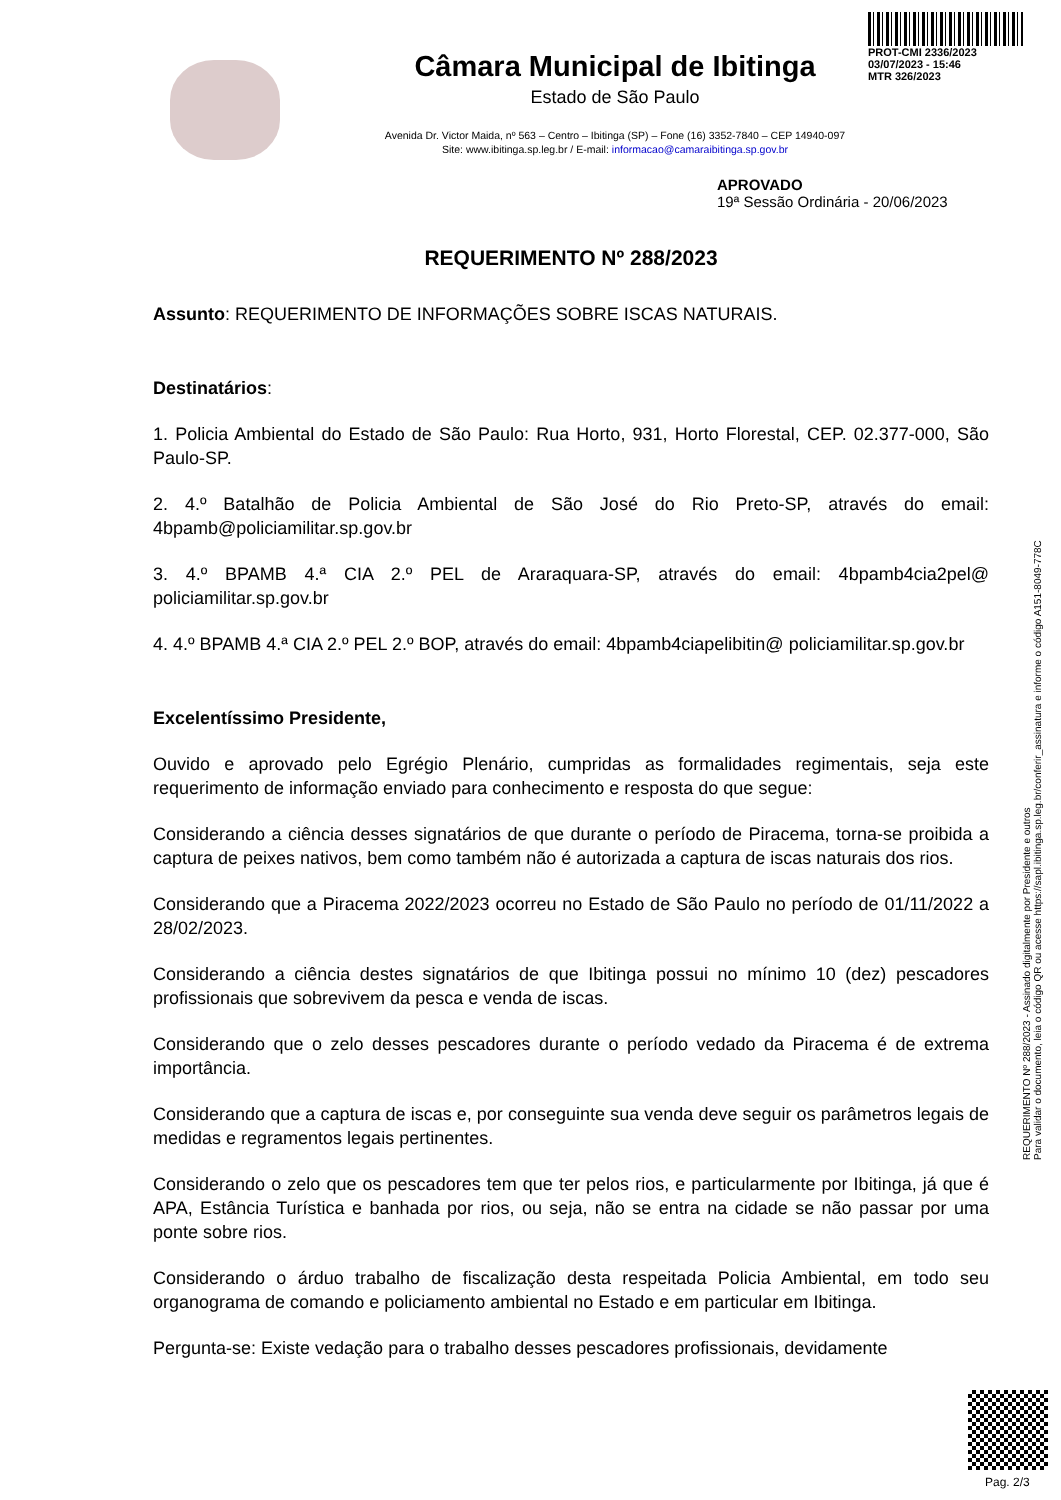PROT-CMI 2336/2023
03/07/2023 - 15:46
MTR 326/2023
Câmara Municipal de Ibitinga
Estado de São Paulo
Avenida Dr. Victor Maida, nº 563 – Centro – Ibitinga (SP) – Fone (16) 3352-7840 – CEP 14940-097
Site: www.ibitinga.sp.leg.br / E-mail: informacao@camaraibitinga.sp.gov.br
APROVADO
19ª Sessão Ordinária - 20/06/2023
REQUERIMENTO Nº 288/2023
Assunto: REQUERIMENTO DE INFORMAÇÕES SOBRE ISCAS NATURAIS.
Destinatários:
1. Policia Ambiental do Estado de São Paulo: Rua Horto, 931, Horto Florestal, CEP. 02.377-000, São Paulo-SP.
2. 4.º Batalhão de Policia Ambiental de São José do Rio Preto-SP, através do email: 4bpamb@policiamilitar.sp.gov.br
3. 4.º BPAMB 4.ª CIA 2.º PEL de Araraquara-SP, através do email: 4bpamb4cia2pel@ policiamilitar.sp.gov.br
4. 4.º BPAMB 4.ª CIA 2.º PEL 2.º BOP, através do email: 4bpamb4ciapelibitin@ policiamilitar.sp.gov.br
Excelentíssimo Presidente,
Ouvido e aprovado pelo Egrégio Plenário, cumpridas as formalidades regimentais, seja este requerimento de informação enviado para conhecimento e resposta do que segue:
Considerando a ciência desses signatários de que durante o período de Piracema, torna-se proibida a captura de peixes nativos, bem como também não é autorizada a captura de iscas naturais dos rios.
Considerando que a Piracema 2022/2023 ocorreu no Estado de São Paulo no período de 01/11/2022 a 28/02/2023.
Considerando a ciência destes signatários de que Ibitinga possui no mínimo 10 (dez) pescadores profissionais que sobrevivem da pesca e venda de iscas.
Considerando que o zelo desses pescadores durante o período vedado da Piracema é de extrema importância.
Considerando que a captura de iscas e, por conseguinte sua venda deve seguir os parâmetros legais de medidas e regramentos legais pertinentes.
Considerando o zelo que os pescadores tem que ter pelos rios, e particularmente por Ibitinga, já que é APA, Estância Turística e banhada por rios, ou seja, não se entra na cidade se não passar por uma ponte sobre rios.
Considerando o árduo trabalho de fiscalização desta respeitada Policia Ambiental, em todo seu organograma de comando e policiamento ambiental no Estado e em particular em Ibitinga.
Pergunta-se: Existe vedação para o trabalho desses pescadores profissionais, devidamente
REQUERIMENTO Nº 288/2023 - Assinado digitalmente por Presidente e outros
Para validar o documento, leia o código QR ou acesse https://sapl.ibitinga.sp.leg.br/conferir_assinatura e informe o código A151-8049-778C
Pag. 2/3